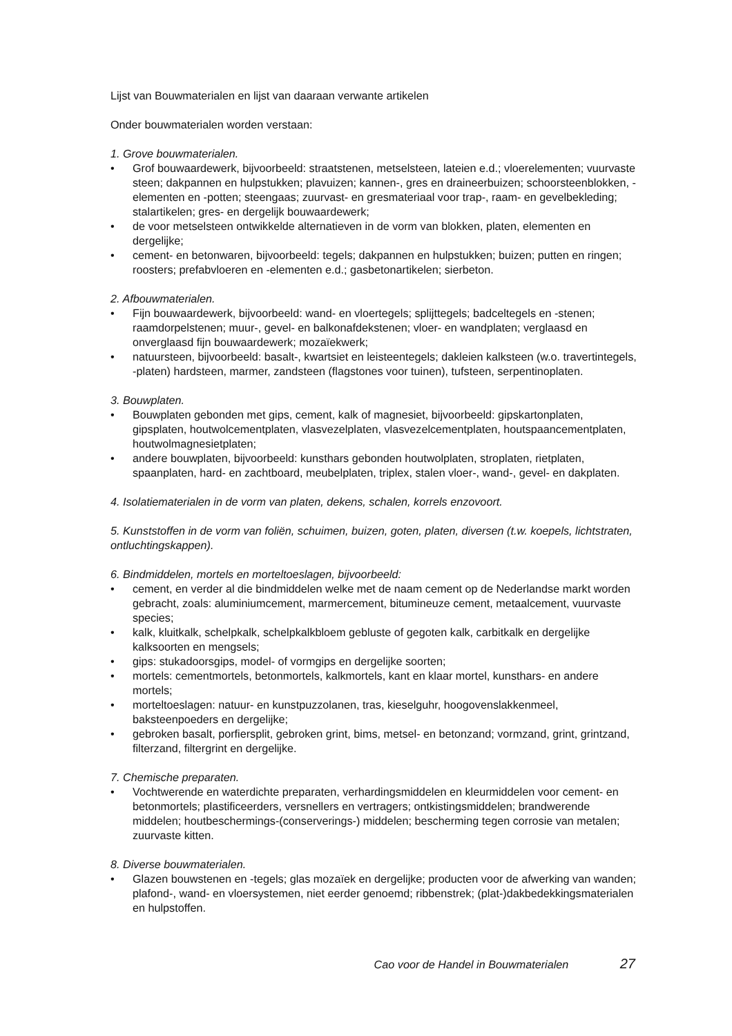Lijst van Bouwmaterialen en lijst van daaraan verwante artikelen
Onder bouwmaterialen worden verstaan:
1. Grove bouwmaterialen.
• Grof bouwaardewerk, bijvoorbeeld: straatstenen, metselsteen, lateien e.d.; vloerelementen; vuurvaste steen; dakpannen en hulpstukken; plavuizen; kannen-, gres en draineerbuizen; schoorsteenblokken, -elementen en -potten; steengaas; zuurvast- en gresmateriaal voor trap-, raam- en gevelbekleding; stalartikelen; gres- en dergelijk bouwaardewerk;
• de voor metselsteen ontwikkelde alternatieven in de vorm van blokken, platen, elementen en dergelijke;
• cement- en betonwaren, bijvoorbeeld: tegels; dakpannen en hulpstukken; buizen; putten en ringen; roosters; prefabvloeren en -elementen e.d.; gasbetonartikelen; sierbeton.
2. Afbouwmaterialen.
• Fijn bouwaardewerk, bijvoorbeeld: wand- en vloertegels; splijttegels; badceltegels en -stenen; raamdorpelstenen; muur-, gevel- en balkonafdekstenen; vloer- en wandplaten; verglaasd en onverglaasd fijn bouwaardewerk; mozaïekwerk;
• natuursteen, bijvoorbeeld: basalt-, kwartsiet en leisteentegels; dakleien kalksteen (w.o. travertintegels, -platen) hardsteen, marmer, zandsteen (flagstones voor tuinen), tufsteen, serpentinoplaten.
3. Bouwplaten.
• Bouwplaten gebonden met gips, cement, kalk of magnesiet, bijvoorbeeld: gipskartonplaten, gipsplaten, houtwolcementplaten, vlasvezelplaten, vlasvezelcementplaten, houtspaancementplaten, houtwolmagnesietplaten;
• andere bouwplaten, bijvoorbeeld: kunsthars gebonden houtwolplaten, stroplaten, rietplaten, spaanplaten, hard- en zachtboard, meubelplaten, triplex, stalen vloer-, wand-, gevel- en dakplaten.
4. Isolatiematerialen in de vorm van platen, dekens, schalen, korrels enzovoort.
5. Kunststoffen in de vorm van foliën, schuimen, buizen, goten, platen, diversen (t.w. koepels, lichtstraten, ontluchtingskappen).
6. Bindmiddelen, mortels en morteltoeslagen, bijvoorbeeld:
• cement, en verder al die bindmiddelen welke met de naam cement op de Nederlandse markt worden gebracht, zoals: aluminiumcement, marmercement, bitumineuze cement, metaalcement, vuurvaste species;
• kalk, kluitkalk, schelpkalk, schelpkalkbloem gebluste of gegoten kalk, carbitkalk en dergelijke kalksoorten en mengsels;
• gips: stukadoorsgips, model- of vormgips en dergelijke soorten;
• mortels: cementmortels, betonmortels, kalkmortels, kant en klaar mortel, kunsthars- en andere mortels;
• morteltoeslagen: natuur- en kunstpuzzolanen, tras, kieselguhr, hoogovenslakkenmeel, baksteenpoeders en dergelijke;
• gebroken basalt, porfiersplit, gebroken grint, bims, metsel- en betonzand; vormzand, grint, grintzand, filterzand, filtergrint en dergelijke.
7. Chemische preparaten.
• Vochtwerende en waterdichte preparaten, verhardingsmiddelen en kleurmiddelen voor cement- en betonmortels; plastificeerders, versnellers en vertragers; ontkistingsmiddelen; brandwerende middelen; houtbeschermings-(conserverings-) middelen; bescherming tegen corrosie van metalen; zuurvaste kitten.
8. Diverse bouwmaterialen.
• Glazen bouwstenen en -tegels; glas mozaïek en dergelijke; producten voor de afwerking van wanden; plafond-, wand- en vloersystemen, niet eerder genoemd; ribbenstrek; (plat-)dakbedekkingsmaterialen en hulpstoffen.
Cao voor de Handel in Bouwmaterialen 27